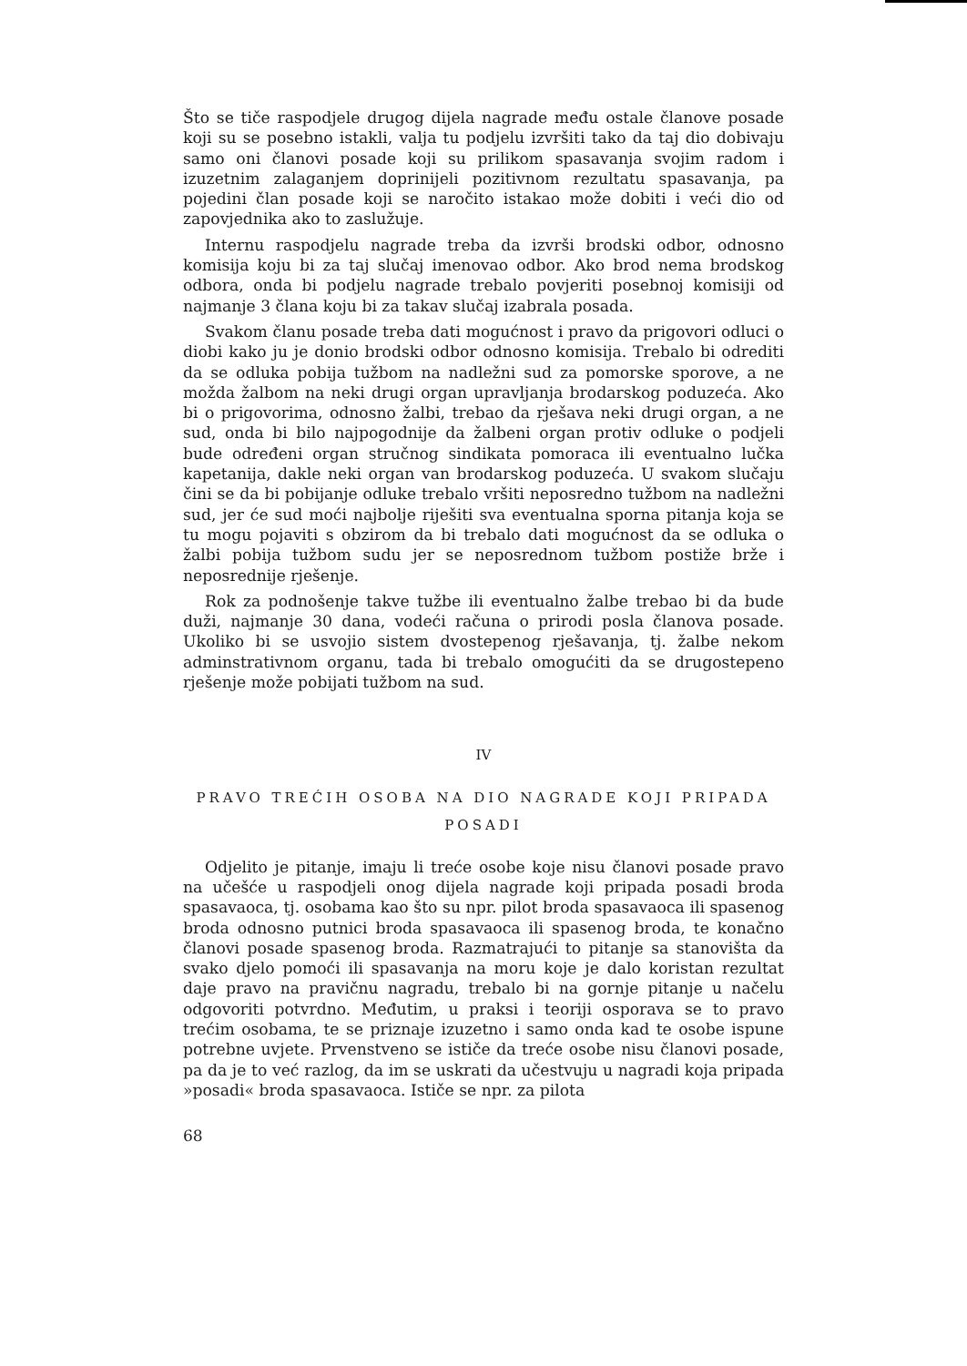Što se tiče raspodjele drugog dijela nagrade među ostale članove posade koji su se posebno istakli, valja tu podjelu izvršiti tako da taj dio dobivaju samo oni članovi posade koji su prilikom spasavanja svojim radom i izuzetnim zalaganjem doprinijeli pozitivnom rezultatu spasavanja, pa pojedini član posade koji se naročito istakao može dobiti i veći dio od zapovjednika ako to zaslužuje.
Internu raspodjelu nagrade treba da izvrši brodski odbor, odnosno komisija koju bi za taj slučaj imenovao odbor. Ako brod nema brodskog odbora, onda bi podjelu nagrade trebalo povjeriti posebnoj komisiji od najmanje 3 člana koju bi za takav slučaj izabrala posada.
Svakom članu posade treba dati mogućnost i pravo da prigovori odluci o diobi kako ju je donio brodski odbor odnosno komisija. Trebalo bi odrediti da se odluka pobija tužbom na nadležni sud za pomorske sporove, a ne možda žalbom na neki drugi organ upravljanja brodarskog poduzeća. Ako bi o prigovorima, odnosno žalbi, trebao da rješava neki drugi organ, a ne sud, onda bi bilo najpogodnije da žalbeni organ protiv odluke o podjeli bude određeni organ stručnog sindikata pomoraca ili eventualno lučka kapetanija, dakle neki organ van brodarskog poduzeća. U svakom slučaju čini se da bi pobijanje odluke trebalo vršiti neposredno tužbom na nadležni sud, jer će sud moći najbolje riješiti sva eventualna sporna pitanja koja se tu mogu pojaviti s obzirom da bi trebalo dati mogućnost da se odluka o žalbi pobija tužbom sudu jer se neposrednom tužbom postiže brže i neposrednije rješenje.
Rok za podnošenje takve tužbe ili eventualno žalbe trebao bi da bude duži, najmanje 30 dana, vodeći računa o prirodi posla članova posade. Ukoliko bi se usvojio sistem dvostepenog rješavanja, tj. žalbe nekom adminstrativnom organu, tada bi trebalo omogućiti da se drugostepeno rješenje može pobijati tužbom na sud.
IV
PRAVO TREĆIH OSOBA NA DIO NAGRADE KOJI PRIPADA POSADI
Odjelito je pitanje, imaju li treće osobe koje nisu članovi posade pravo na učešće u raspodjeli onog dijela nagrade koji pripada posadi broda spasavaoca, tj. osobama kao što su npr. pilot broda spasavaoca ili spasenog broda odnosno putnici broda spasavaoca ili spasenog broda, te konačno članovi posade spasenog broda. Razmatrajući to pitanje sa stanovišta da svako djelo pomoći ili spasavanja na moru koje je dalo koristan rezultat daje pravo na pravičnu nagradu, trebalo bi na gornje pitanje u načelu odgovoriti potvrdno. Međutim, u praksi i teoriji osporava se to pravo trećim osobama, te se priznaje izuzetno i samo onda kad te osobe ispune potrebne uvjete. Prvenstveno se ističe da treće osobe nisu članovi posade, pa da je to već razlog, da im se uskrati da učestvuju u nagradi koja pripada »posadi« broda spasavaoca. Ističe se npr. za pilota
68